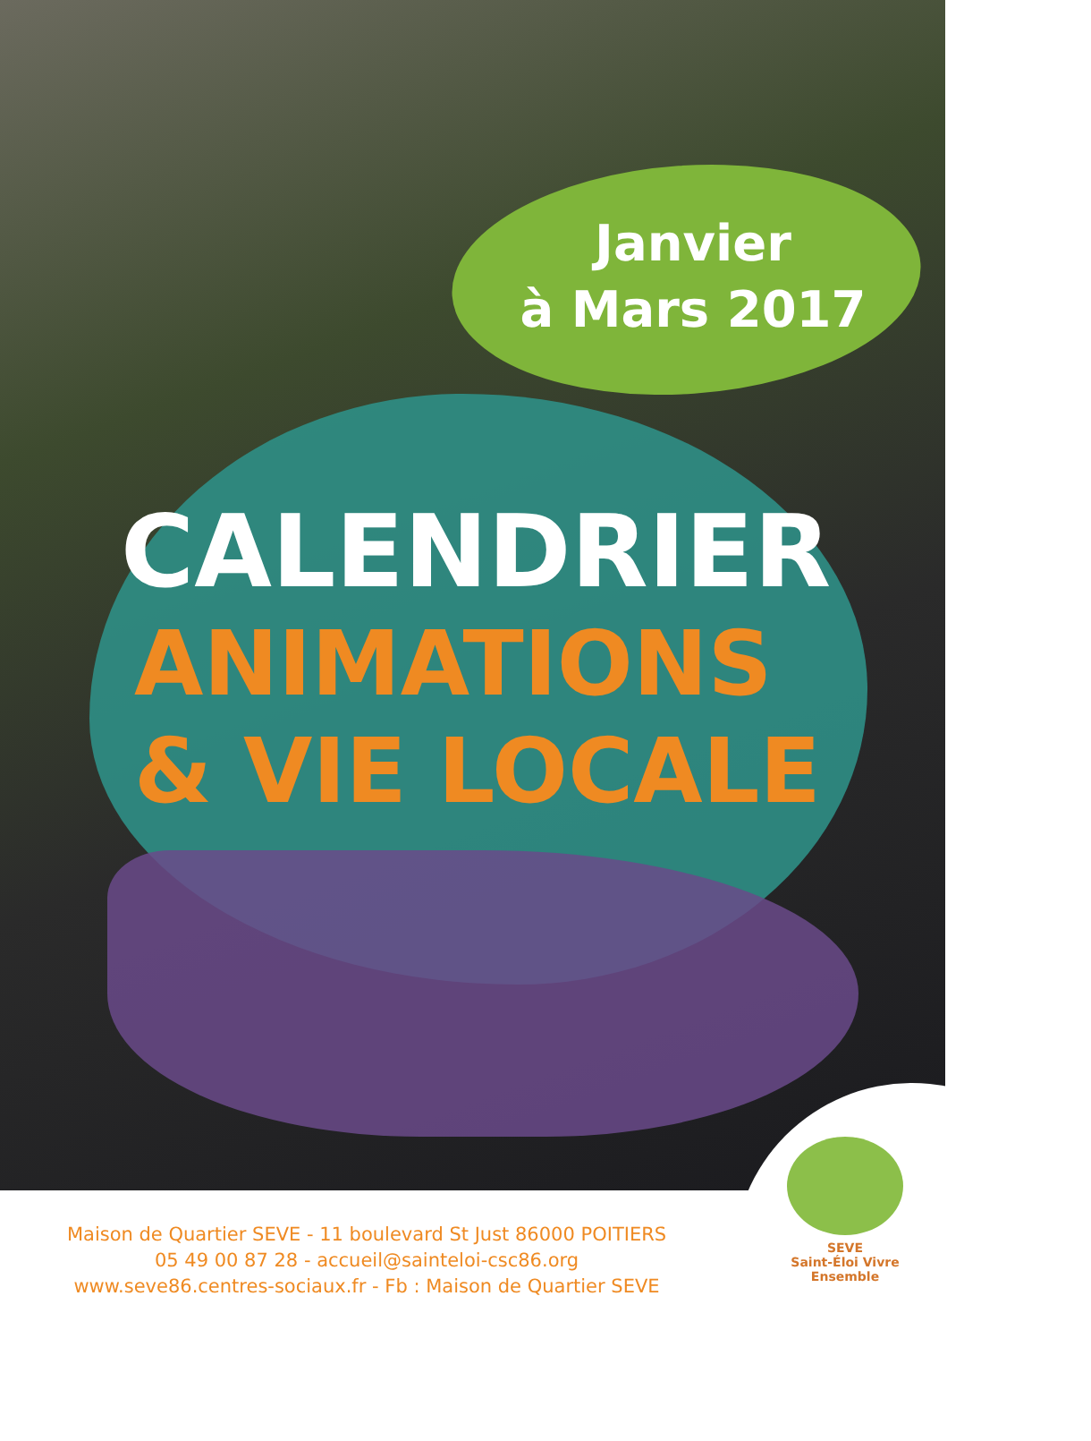Janvier
à Mars 2017
CALENDRIER
ANIMATIONS
& VIE LOCALE
Maison de Quartier SEVE - 11 boulevard St Just 86000 POITIERS
05 49 00 87 28 - accueil@sainteloi-csc86.org
www.seve86.centres-sociaux.fr - Fb : Maison de Quartier SEVE
SEVE
Saint-Éloi Vivre Ensemble